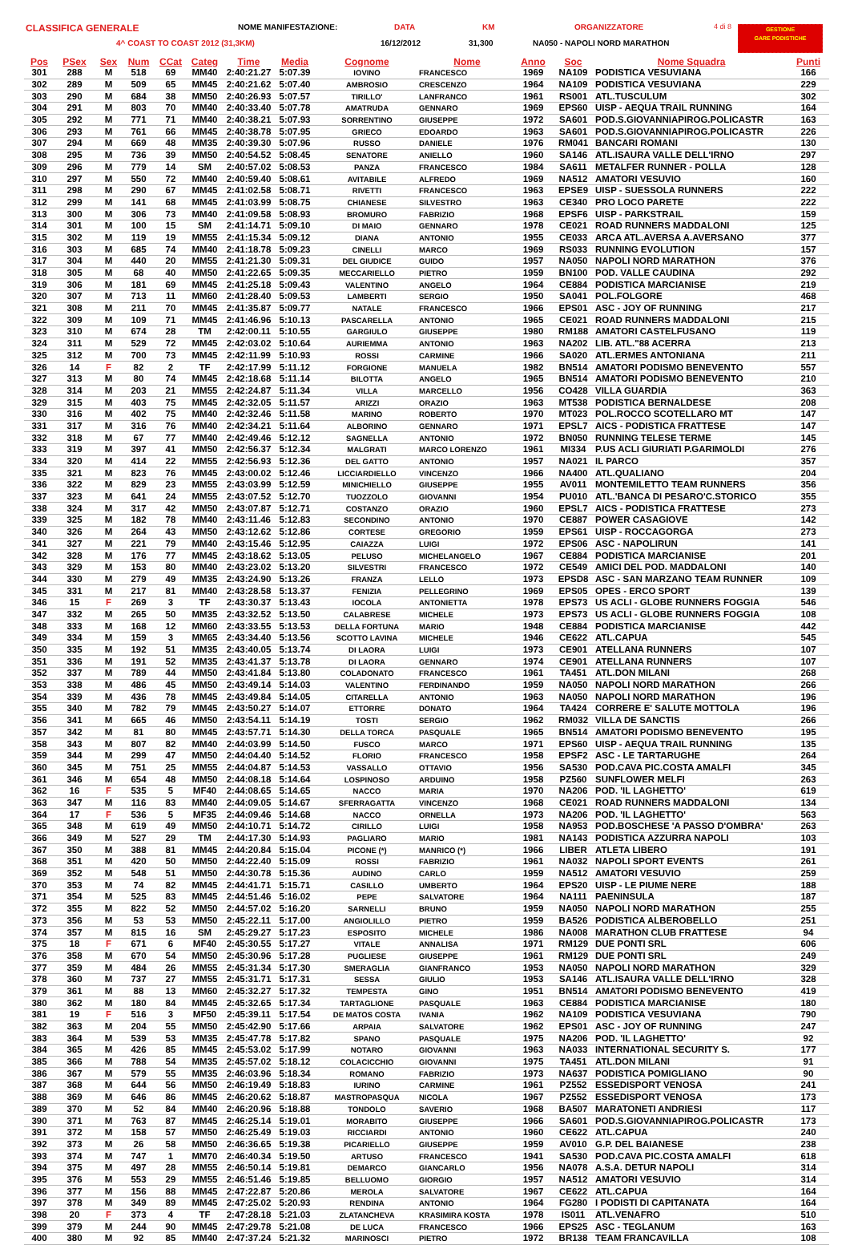CLASSIFICA GENERALE NOME MANIFESTAZIONE: DATA KM ORGANIZZATORE
4^ COAST TO COAST 2012 (31,3KM) 16/12/2012 31,300 NA050 - NAPOLI NORD MARATHON
4 di 8
GESTIONE
GARE PODISTICHE
| Pos | PSex | Sex | Num | CCat | Categ | Time | Media | Cognome | Nome | Anno | Soc | Nome Squadra | Punti |
| --- | --- | --- | --- | --- | --- | --- | --- | --- | --- | --- | --- | --- | --- |
| 301 | 288 | M | 518 | 69 | MM40 | 2:40:21.27 | 5:07.39 | IOVINO | FRANCESCO | 1969 | NA109 | PODISTICA VESUVIANA | 166 |
| 302 | 289 | M | 509 | 65 | MM45 | 2:40:21.62 | 5:07.40 | AMBROSIO | CRESCENZO | 1964 | NA109 | PODISTICA VESUVIANA | 229 |
| 303 | 290 | M | 684 | 38 | MM50 | 2:40:26.93 | 5:07.57 | TIRILLO' | LANFRANCO | 1961 | RS001 | ATL.TUSCULUM | 302 |
| 304 | 291 | M | 803 | 70 | MM40 | 2:40:33.40 | 5:07.78 | AMATRUDA | GENNARO | 1969 | EPS60 | UISP - AEQUA TRAIL RUNNING | 164 |
| 305 | 292 | M | 771 | 71 | MM40 | 2:40:38.21 | 5:07.93 | SORRENTINO | GIUSEPPE | 1972 | SA601 | POD.S.GIOVANNIAPIROG.POLICASTR | 163 |
| 306 | 293 | M | 761 | 66 | MM45 | 2:40:38.78 | 5:07.95 | GRIECO | EDOARDO | 1963 | SA601 | POD.S.GIOVANNIAPIROG.POLICASTR | 226 |
| 307 | 294 | M | 669 | 48 | MM35 | 2:40:39.30 | 5:07.96 | RUSSO | DANIELE | 1976 | RM041 | BANCARI ROMANI | 130 |
| 308 | 295 | M | 736 | 39 | MM50 | 2:40:54.52 | 5:08.45 | SENATORE | ANIELLO | 1960 | SA146 | ATL.ISAURA VALLE DELL'IRNO | 297 |
| 309 | 296 | M | 779 | 14 | SM | 2:40:57.02 | 5:08.53 | PANZA | FRANCESCO | 1984 | SA611 | METALFER RUNNER - POLLA | 128 |
| 310 | 297 | M | 550 | 72 | MM40 | 2:40:59.40 | 5:08.61 | AVITABILE | ALFREDO | 1969 | NA512 | AMATORI VESUVIO | 160 |
| 311 | 298 | M | 290 | 67 | MM45 | 2:41:02.58 | 5:08.71 | RIVETTI | FRANCESCO | 1963 | EPSE9 | UISP - SUESSOLA RUNNERS | 222 |
| 312 | 299 | M | 141 | 68 | MM45 | 2:41:03.99 | 5:08.75 | CHIANESE | SILVESTRO | 1963 | CE340 | PRO LOCO PARETE | 222 |
| 313 | 300 | M | 306 | 73 | MM40 | 2:41:09.58 | 5:08.93 | BROMURO | FABRIZIO | 1968 | EPSF6 | UISP - PARKSTRAIL | 159 |
| 314 | 301 | M | 100 | 15 | SM | 2:41:14.71 | 5:09.10 | DI MAIO | GENNARO | 1978 | CE021 | ROAD RUNNERS MADDALONI | 125 |
| 315 | 302 | M | 119 | 19 | MM55 | 2:41:15.34 | 5:09.12 | DIANA | ANTONIO | 1955 | CE033 | ARCA ATL.AVERSA A.AVERSANO | 377 |
| 316 | 303 | M | 685 | 74 | MM40 | 2:41:18.78 | 5:09.23 | CINELLI | MARCO | 1969 | RS033 | RUNNING EVOLUTION | 157 |
| 317 | 304 | M | 440 | 20 | MM55 | 2:41:21.30 | 5:09.31 | DEL GIUDICE | GUIDO | 1957 | NA050 | NAPOLI NORD MARATHON | 376 |
| 318 | 305 | M | 68 | 40 | MM50 | 2:41:22.65 | 5:09.35 | MECCARIELLO | PIETRO | 1959 | BN100 | POD. VALLE CAUDINA | 292 |
| 319 | 306 | M | 181 | 69 | MM45 | 2:41:25.18 | 5:09.43 | VALENTINO | ANGELO | 1964 | CE884 | PODISTICA MARCIANISE | 219 |
| 320 | 307 | M | 713 | 11 | MM60 | 2:41:28.40 | 5:09.53 | LAMBERTI | SERGIO | 1950 | SA041 | POL.FOLGORE | 468 |
| 321 | 308 | M | 211 | 70 | MM45 | 2:41:35.87 | 5:09.77 | NATALE | FRANCESCO | 1966 | EPS01 | ASC - JOY OF RUNNING | 217 |
| 322 | 309 | M | 109 | 71 | MM45 | 2:41:46.96 | 5:10.13 | PASCARELLA | ANTONIO | 1965 | CE021 | ROAD RUNNERS MADDALONI | 215 |
| 323 | 310 | M | 674 | 28 | TM | 2:42:00.11 | 5:10.55 | GARGIULO | GIUSEPPE | 1980 | RM188 | AMATORI CASTELFUSANO | 119 |
| 324 | 311 | M | 529 | 72 | MM45 | 2:42:03.02 | 5:10.64 | AURIEMMA | ANTONIO | 1963 | NA202 | LIB. ATL."88 ACERRA | 213 |
| 325 | 312 | M | 700 | 73 | MM45 | 2:42:11.99 | 5:10.93 | ROSSI | CARMINE | 1966 | SA020 | ATL.ERMES ANTONIANA | 211 |
| 326 | 14 | F | 82 | 2 | TF | 2:42:17.99 | 5:11.12 | FORGIONE | MANUELA | 1982 | BN514 | AMATORI PODISMO BENEVENTO | 557 |
| 327 | 313 | M | 80 | 74 | MM45 | 2:42:18.68 | 5:11.14 | BILOTTA | ANGELO | 1965 | BN514 | AMATORI PODISMO BENEVENTO | 210 |
| 328 | 314 | M | 203 | 21 | MM55 | 2:42:24.87 | 5:11.34 | VILLA | MARCELLO | 1956 | CO428 | VILLA GUARDIA | 363 |
| 329 | 315 | M | 403 | 75 | MM45 | 2:42:32.05 | 5:11.57 | ARIZZI | ORAZIO | 1963 | MT538 | PODISTICA BERNALDESE | 208 |
| 330 | 316 | M | 402 | 75 | MM40 | 2:42:32.46 | 5:11.58 | MARINO | ROBERTO | 1970 | MT023 | POL.ROCCO SCOTELLARO MT | 147 |
| 331 | 317 | M | 316 | 76 | MM40 | 2:42:34.21 | 5:11.64 | ALBORINO | GENNARO | 1971 | EPSL7 | AICS - PODISTICA FRATTESE | 147 |
| 332 | 318 | M | 67 | 77 | MM40 | 2:42:49.46 | 5:12.12 | SAGNELLA | ANTONIO | 1972 | BN050 | RUNNING TELESE TERME | 145 |
| 333 | 319 | M | 397 | 41 | MM50 | 2:42:56.37 | 5:12.34 | MALGRATI | MARCO LORENZO | 1961 | MI334 | P.US ACLI GIURIATI P.GARIMOLDI | 276 |
| 334 | 320 | M | 414 | 22 | MM55 | 2:42:56.93 | 5:12.36 | DEL GATTO | ANTONIO | 1957 | NA021 | IL PARCO | 357 |
| 335 | 321 | M | 823 | 76 | MM45 | 2:43:00.02 | 5:12.46 | LICCIARDIELLO | VINCENZO | 1966 | NA400 | ATL.QUALIANO | 204 |
| 336 | 322 | M | 829 | 23 | MM55 | 2:43:03.99 | 5:12.59 | MINICHIELLO | GIUSEPPE | 1955 | AV011 | MONTEMILETTO TEAM RUNNERS | 356 |
| 337 | 323 | M | 641 | 24 | MM55 | 2:43:07.52 | 5:12.70 | TUOZZOLO | GIOVANNI | 1954 | PU010 | ATL.'BANCA DI PESARO'C.STORICO | 355 |
| 338 | 324 | M | 317 | 42 | MM50 | 2:43:07.87 | 5:12.71 | COSTANZO | ORAZIO | 1960 | EPSL7 | AICS - PODISTICA FRATTESE | 273 |
| 339 | 325 | M | 182 | 78 | MM40 | 2:43:11.46 | 5:12.83 | SECONDINO | ANTONIO | 1970 | CE887 | POWER CASAGIOVE | 142 |
| 340 | 326 | M | 264 | 43 | MM50 | 2:43:12.62 | 5:12.86 | CORTESE | GREGORIO | 1959 | EPS61 | UISP - ROCCAGORGA | 273 |
| 341 | 327 | M | 221 | 79 | MM40 | 2:43:15.46 | 5:12.95 | CAIAZZA | LUIGI | 1972 | EPS06 | ASC - NAPOLIRUN | 141 |
| 342 | 328 | M | 176 | 77 | MM45 | 2:43:18.62 | 5:13.05 | PELUSO | MICHELANGELO | 1967 | CE884 | PODISTICA MARCIANISE | 201 |
| 343 | 329 | M | 153 | 80 | MM40 | 2:43:23.02 | 5:13.20 | SILVESTRI | FRANCESCO | 1972 | CE549 | AMICI DEL POD. MADDALONI | 140 |
| 344 | 330 | M | 279 | 49 | MM35 | 2:43:24.90 | 5:13.26 | FRANZA | LELLO | 1973 | EPSD8 | ASC - SAN MARZANO TEAM RUNNER | 109 |
| 345 | 331 | M | 217 | 81 | MM40 | 2:43:28.58 | 5:13.37 | FENIZIA | PELLEGRINO | 1969 | EPS05 | OPES - ERCO SPORT | 139 |
| 346 | 15 | F | 269 | 3 | TF | 2:43:30.37 | 5:13.43 | IOCOLA | ANTONIETTA | 1978 | EPS73 | US ACLI - GLOBE RUNNERS FOGGIA | 546 |
| 347 | 332 | M | 265 | 50 | MM35 | 2:43:32.52 | 5:13.50 | CALABRESE | MICHELE | 1973 | EPS73 | US ACLI - GLOBE RUNNERS FOGGIA | 108 |
| 348 | 333 | M | 168 | 12 | MM60 | 2:43:33.55 | 5:13.53 | DELLA FORTUNA | MARIO | 1948 | CE884 | PODISTICA MARCIANISE | 442 |
| 349 | 334 | M | 159 | 3 | MM65 | 2:43:34.40 | 5:13.56 | SCOTTO LAVINA | MICHELE | 1946 | CE622 | ATL.CAPUA | 545 |
| 350 | 335 | M | 192 | 51 | MM35 | 2:43:40.05 | 5:13.74 | DI LAORA | LUIGI | 1973 | CE901 | ATELLANA RUNNERS | 107 |
| 351 | 336 | M | 191 | 52 | MM35 | 2:43:41.37 | 5:13.78 | DI LAORA | GENNARO | 1974 | CE901 | ATELLANA RUNNERS | 107 |
| 352 | 337 | M | 789 | 44 | MM50 | 2:43:41.84 | 5:13.80 | COLADONATO | FRANCESCO | 1961 | TA451 | ATL.DON MILANI | 268 |
| 353 | 338 | M | 486 | 45 | MM50 | 2:43:49.14 | 5:14.03 | VALENTINO | FERDINANDO | 1959 | NA050 | NAPOLI NORD MARATHON | 266 |
| 354 | 339 | M | 436 | 78 | MM45 | 2:43:49.84 | 5:14.05 | CITARELLA | ANTONIO | 1963 | NA050 | NAPOLI NORD MARATHON | 196 |
| 355 | 340 | M | 782 | 79 | MM45 | 2:43:50.27 | 5:14.07 | ETTORRE | DONATO | 1964 | TA424 | CORRERE E' SALUTE MOTTOLA | 196 |
| 356 | 341 | M | 665 | 46 | MM50 | 2:43:54.11 | 5:14.19 | TOSTI | SERGIO | 1962 | RM032 | VILLA DE SANCTIS | 266 |
| 357 | 342 | M | 81 | 80 | MM45 | 2:43:57.71 | 5:14.30 | DELLA TORCA | PASQUALE | 1965 | BN514 | AMATORI PODISMO BENEVENTO | 195 |
| 358 | 343 | M | 807 | 82 | MM40 | 2:44:03.99 | 5:14.50 | FUSCO | MARCO | 1971 | EPS60 | UISP - AEQUA TRAIL RUNNING | 135 |
| 359 | 344 | M | 299 | 47 | MM50 | 2:44:04.40 | 5:14.52 | FLORIO | FRANCESCO | 1958 | EPSF2 | ASC - LE TARTARUGHE | 264 |
| 360 | 345 | M | 751 | 25 | MM55 | 2:44:04.87 | 5:14.53 | VASSALLO | OTTAVIO | 1956 | SA530 | POD.CAVA PIC.COSTA AMALFI | 345 |
| 361 | 346 | M | 654 | 48 | MM50 | 2:44:08.18 | 5:14.64 | LOSPINOSO | ARDUINO | 1958 | PZ560 | SUNFLOWER MELFI | 263 |
| 362 | 16 | F | 535 | 5 | MF40 | 2:44:08.65 | 5:14.65 | NACCO | MARIA | 1970 | NA206 | POD. 'IL LAGHETTO' | 619 |
| 363 | 347 | M | 116 | 83 | MM40 | 2:44:09.05 | 5:14.67 | SFERRAGATTA | VINCENZO | 1968 | CE021 | ROAD RUNNERS MADDALONI | 134 |
| 364 | 17 | F | 536 | 5 | MF35 | 2:44:09.46 | 5:14.68 | NACCO | ORNELLA | 1973 | NA206 | POD. 'IL LAGHETTO' | 563 |
| 365 | 348 | M | 619 | 49 | MM50 | 2:44:10.71 | 5:14.72 | CIRILLO | LUIGI | 1958 | NA953 | POD.BOSCHESE 'A PASSO D'OMBRA' | 263 |
| 366 | 349 | M | 527 | 29 | TM | 2:44:17.30 | 5:14.93 | PAGLIARO | MARIO | 1981 | NA143 | PODISTICA AZZURRA NAPOLI | 103 |
| 367 | 350 | M | 388 | 81 | MM45 | 2:44:20.84 | 5:15.04 | PICONE (*) | MANRICO (*) | 1966 | LIBER | ATLETA LIBERO | 191 |
| 368 | 351 | M | 420 | 50 | MM50 | 2:44:22.40 | 5:15.09 | ROSSI | FABRIZIO | 1961 | NA032 | NAPOLI SPORT EVENTS | 261 |
| 369 | 352 | M | 548 | 51 | MM50 | 2:44:30.78 | 5:15.36 | AUDINO | CARLO | 1959 | NA512 | AMATORI VESUVIO | 259 |
| 370 | 353 | M | 74 | 82 | MM45 | 2:44:41.71 | 5:15.71 | CASILLO | UMBERTO | 1964 | EPS20 | UISP - LE PIUME NERE | 188 |
| 371 | 354 | M | 525 | 83 | MM45 | 2:44:51.46 | 5:16.02 | PEPE | SALVATORE | 1964 | NA111 | PAENINSULA | 187 |
| 372 | 355 | M | 822 | 52 | MM50 | 2:44:57.02 | 5:16.20 | SARNELLI | BRUNO | 1959 | NA050 | NAPOLI NORD MARATHON | 255 |
| 373 | 356 | M | 53 | 53 | MM50 | 2:45:22.11 | 5:17.00 | ANGIOLILLO | PIETRO | 1959 | BA526 | PODISTICA ALBEROBELLO | 251 |
| 374 | 357 | M | 815 | 16 | SM | 2:45:29.27 | 5:17.23 | ESPOSITO | MICHELE | 1986 | NA008 | MARATHON CLUB FRATTESE | 94 |
| 375 | 18 | F | 671 | 6 | MF40 | 2:45:30.55 | 5:17.27 | VITALE | ANNALISA | 1971 | RM129 | DUE PONTI SRL | 606 |
| 376 | 358 | M | 670 | 54 | MM50 | 2:45:30.96 | 5:17.28 | PUGLIESE | GIUSEPPE | 1961 | RM129 | DUE PONTI SRL | 249 |
| 377 | 359 | M | 484 | 26 | MM55 | 2:45:31.34 | 5:17.30 | SMERAGLIA | GIANFRANCO | 1953 | NA050 | NAPOLI NORD MARATHON | 329 |
| 378 | 360 | M | 737 | 27 | MM55 | 2:45:31.71 | 5:17.31 | SESSA | GIULIO | 1953 | SA146 | ATL.ISAURA VALLE DELL'IRNO | 328 |
| 379 | 361 | M | 88 | 13 | MM60 | 2:45:32.27 | 5:17.32 | TEMPESTA | GINO | 1951 | BN514 | AMATORI PODISMO BENEVENTO | 419 |
| 380 | 362 | M | 180 | 84 | MM45 | 2:45:32.65 | 5:17.34 | TARTAGLIONE | PASQUALE | 1963 | CE884 | PODISTICA MARCIANISE | 180 |
| 381 | 19 | F | 516 | 3 | MF50 | 2:45:39.11 | 5:17.54 | DE MATOS COSTA | IVANIA | 1962 | NA109 | PODISTICA VESUVIANA | 790 |
| 382 | 363 | M | 204 | 55 | MM50 | 2:45:42.90 | 5:17.66 | ARPAIA | SALVATORE | 1962 | EPS01 | ASC - JOY OF RUNNING | 247 |
| 383 | 364 | M | 539 | 53 | MM35 | 2:45:47.78 | 5:17.82 | SPANO | PASQUALE | 1975 | NA206 | POD. 'IL LAGHETTO' | 92 |
| 384 | 365 | M | 426 | 85 | MM45 | 2:45:53.02 | 5:17.99 | NOTARO | GIOVANNI | 1963 | NA033 | INTERNATIONAL SECURITY S. | 177 |
| 385 | 366 | M | 788 | 54 | MM35 | 2:45:57.02 | 5:18.12 | COLACICCHIO | GIOVANNI | 1975 | TA451 | ATL.DON MILANI | 91 |
| 386 | 367 | M | 579 | 55 | MM35 | 2:46:03.96 | 5:18.34 | ROMANO | FABRIZIO | 1973 | NA637 | PODISTICA POMIGLIANO | 90 |
| 387 | 368 | M | 644 | 56 | MM50 | 2:46:19.49 | 5:18.83 | IURINO | CARMINE | 1961 | PZ552 | ESSEDISPORT VENOSA | 241 |
| 388 | 369 | M | 646 | 86 | MM45 | 2:46:20.62 | 5:18.87 | MASTROPASQUA | NICOLA | 1967 | PZ552 | ESSEDISPORT VENOSA | 173 |
| 389 | 370 | M | 52 | 84 | MM40 | 2:46:20.96 | 5:18.88 | TONDOLO | SAVERIO | 1968 | BA507 | MARATONETI ANDRIESI | 117 |
| 390 | 371 | M | 763 | 87 | MM45 | 2:46:25.14 | 5:19.01 | MORABITO | GIUSEPPE | 1966 | SA601 | POD.S.GIOVANNIAPIROG.POLICASTR | 173 |
| 391 | 372 | M | 158 | 57 | MM50 | 2:46:25.49 | 5:19.03 | RICCIARDI | ANTONIO | 1960 | CE622 | ATL.CAPUA | 240 |
| 392 | 373 | M | 26 | 58 | MM50 | 2:46:36.65 | 5:19.38 | PICARIELLO | GIUSEPPE | 1959 | AV010 | G.P. DEL BAIANESE | 238 |
| 393 | 374 | M | 747 | 1 | MM70 | 2:46:40.34 | 5:19.50 | ARTUSO | FRANCESCO | 1941 | SA530 | POD.CAVA PIC.COSTA AMALFI | 618 |
| 394 | 375 | M | 497 | 28 | MM55 | 2:46:50.14 | 5:19.81 | DEMARCO | GIANCARLO | 1956 | NA078 | A.S.A. DETUR NAPOLI | 314 |
| 395 | 376 | M | 553 | 29 | MM55 | 2:46:51.46 | 5:19.85 | BELLUOMO | GIORGIO | 1957 | NA512 | AMATORI VESUVIO | 314 |
| 396 | 377 | M | 156 | 88 | MM45 | 2:47:22.87 | 5:20.86 | MEROLA | SALVATORE | 1967 | CE622 | ATL.CAPUA | 164 |
| 397 | 378 | M | 349 | 89 | MM45 | 2:47:25.02 | 5:20.93 | RENDINA | ANTONIO | 1964 | FG280 | I PODISTI DI CAPITANATA | 164 |
| 398 | 20 | F | 373 | 4 | TF | 2:47:28.18 | 5:21.03 | ZLATANCHEVA | KRASIMIRA KOSTA | 1978 | IS011 | ATL.VENAFRO | 510 |
| 399 | 379 | M | 244 | 90 | MM45 | 2:47:29.78 | 5:21.08 | DE LUCA | FRANCESCO | 1966 | EPS25 | ASC - TEGLANUM | 163 |
| 400 | 380 | M | 92 | 85 | MM40 | 2:47:37.24 | 5:21.32 | MARINOSCI | PIETRO | 1972 | BR138 | TEAM FRANCAVILLA | 108 |